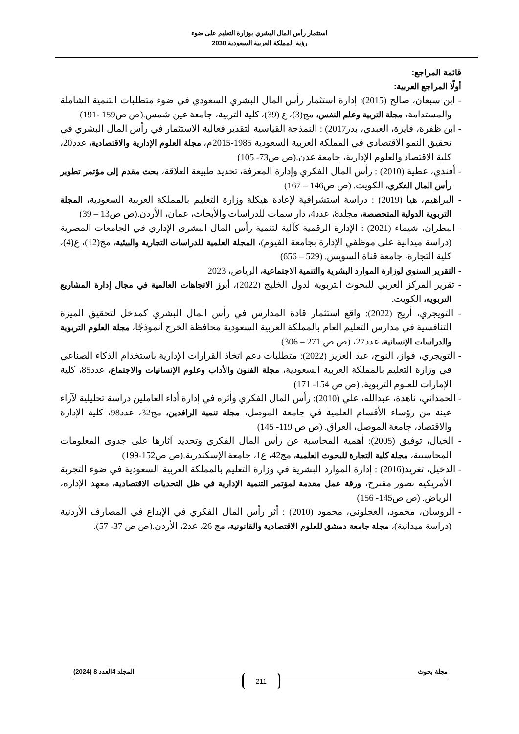استثمار رأس المال البشري بوزارة التعليم على ضوء
رؤية المملكة العربية السعودية 2030
قائمة المراجع:
أولًا المراجع العربية:
- ابن سبعان، صالح (2015): إدارة استثمار رأس المال البشري السعودي في ضوء متطلبات التنمية الشاملة والمستدامة، مجلة التربية وعلم النفس، مج(3)، ع (39)، كلية التربية، جامعة عين شمس.(ص ص159 -191)
- ابن ظفرة، فايزة، العبدي، بدر2017) : النمذجة القياسية لتقدير فعالية الاستثمار في رأس المال البشري في تحقيق النمو الاقتصادي في المملكة العربية السعودية 1985-2015م، مجلة العلوم الإدارية والاقتصادية، عدد20، كلية الاقتصاد والعلوم الإدارية، جامعة عدن.(ص ص73- 105)
- أفندي، عطية (2010) : رأس المال الفكري وإدارة المعرفة، تحديد طبيعة العلاقة، بحث مقدم إلى مؤتمر تطوير رأس المال الفكري، الكويت. (ص ص146 – 167)
- البراهيم، هيا (2019) : دراسة استشرافية لإعادة هيكلة وزارة التعليم بالمملكة العربية السعودية، المجلة التربوية الدولية المتخصصة، مجلد8، عدد4، دار سمات للدراسات والأبحاث، عمان، الأردن.(ص ص13 – 39)
- البطران، شيماء (2021) : الإدارة الرقمية كآلية لتنمية رأس المال البشرى الإداري في الجامعات المصرية (دراسة ميدانية على موظفي الإدارة بجامعة الفيوم)، المجلة العلمية للدراسات التجارية والبيئية، مج(12)، ع(4)، كلية التجارة، جامعة قناة السويس. (529 – 656)
- التقرير السنوي لوزارة الموارد البشرية والتنمية الاجتماعية، الرياض، 2023
- تقرير المركز العربي للبحوث التربوية لدول الخليج (2022)، أبرز الاتجاهات العالمية في مجال إدارة المشاريع التربوية، الكويت.
- التويجري، أريج (2022): واقع استثمار قادة المدارس في رأس المال البشري كمدخل لتحقيق الميزة التنافسية في مدارس التعليم العام بالمملكة العربية السعودية محافظة الخرج أنموذجًا، مجلة العلوم التربوية والدراسات الإنسانية، عدد27، (ص ص 271 – 306)
- التويجري، فواز، النوح، عبد العزيز (2022): متطلبات دعم اتخاذ القرارات الإدارية باستخدام الذكاء الصناعي في وزارة التعليم بالمملكة العربية السعودية، مجلة الفنون والأداب وعلوم الإنسانيات والاجتماع، عدد85، كلية الإمارات للعلوم التربوية. (ص ص 154- 171)
- الحمداني، ناهدة، عبدالله، علي (2010): رأس المال الفكري وأثره في إدارة أداء العاملين دراسة تحليلية لآراء عينة من رؤساء الأقسام العلمية في جامعة الموصل، مجلة تنمية الرافدين، مج32، عدد98، كلية الإدارة والاقتصاد، جامعة الموصل، العراق. (ص ص 119- 145)
- الخيال، توفيق (2005): أهمية المحاسبة عن رأس المال الفكري وتحديد آثارها على جدوى المعلومات المحاسبية، مجلة كلية التجارة للبحوث العلمية، مج42، ع1، جامعة الإسكندرية.(ص ص152-199)
- الدخيل، تغريد(2016) : إدارة الموارد البشرية في وزارة التعليم بالمملكة العربية السعودية في ضوء التجربة الأمريكية تصور مقترح، ورقة عمل مقدمة لمؤتمر التنمية الإدارية في ظل التحديات الاقتصادية، معهد الإدارة، الرياض. (ص ص145- 156)
- الروسان، محمود، العجلوني، محمود (2010) : أثر رأس المال الفكري في الإبداع في المصارف الأردنية (دراسة ميدانية)، مجلة جامعة دمشق للعلوم الاقتصادية والقانونية، مج 26، عد2، الأردن.(ص ص 37- 57).
مجلة بحوث المجلد 4العدد 8 (2024)
211